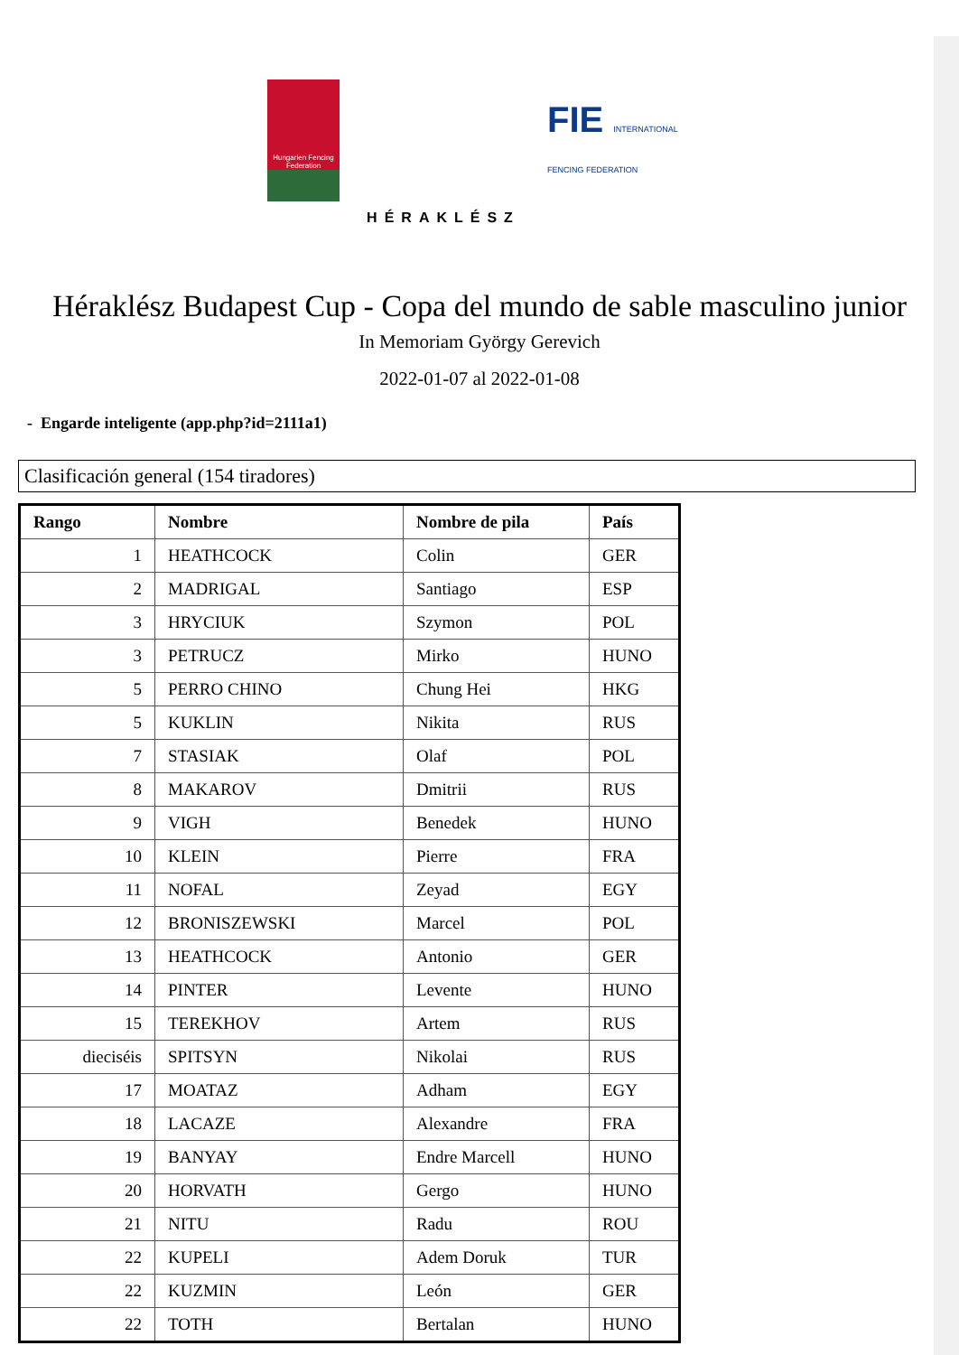Hungarien Fencing Federation
HÉRAKLÉSZ
FIE INTERNATIONAL FENCING FEDERATION
Héraklész Budapest Cup - Copa del mundo de sable masculino junior
In Memoriam György Gerevich
2022-01-07 al 2022-01-08
- Engarde inteligente (app.php?id=2111a1)
Clasificación general (154 tiradores)
| Rango | Nombre | Nombre de pila | País |
| --- | --- | --- | --- |
| 1 | HEATHCOCK | Colin | GER |
| 2 | MADRIGAL | Santiago | ESP |
| 3 | HRYCIUK | Szymon | POL |
| 3 | PETRUCZ | Mirko | HUNO |
| 5 | PERRO CHINO | Chung Hei | HKG |
| 5 | KUKLIN | Nikita | RUS |
| 7 | STASIAK | Olaf | POL |
| 8 | MAKAROV | Dmitrii | RUS |
| 9 | VIGH | Benedek | HUNO |
| 10 | KLEIN | Pierre | FRA |
| 11 | NOFAL | Zeyad | EGY |
| 12 | BRONISZEWSKI | Marcel | POL |
| 13 | HEATHCOCK | Antonio | GER |
| 14 | PINTER | Levente | HUNO |
| 15 | TEREKHOV | Artem | RUS |
| dieciséis | SPITSYN | Nikolai | RUS |
| 17 | MOATAZ | Adham | EGY |
| 18 | LACAZE | Alexandre | FRA |
| 19 | BANYAY | Endre Marcell | HUNO |
| 20 | HORVATH | Gergo | HUNO |
| 21 | NITU | Radu | ROU |
| 22 | KUPELI | Adem Doruk | TUR |
| 22 | KUZMIN | León | GER |
| 22 | TOTH | Bertalan | HUNO |